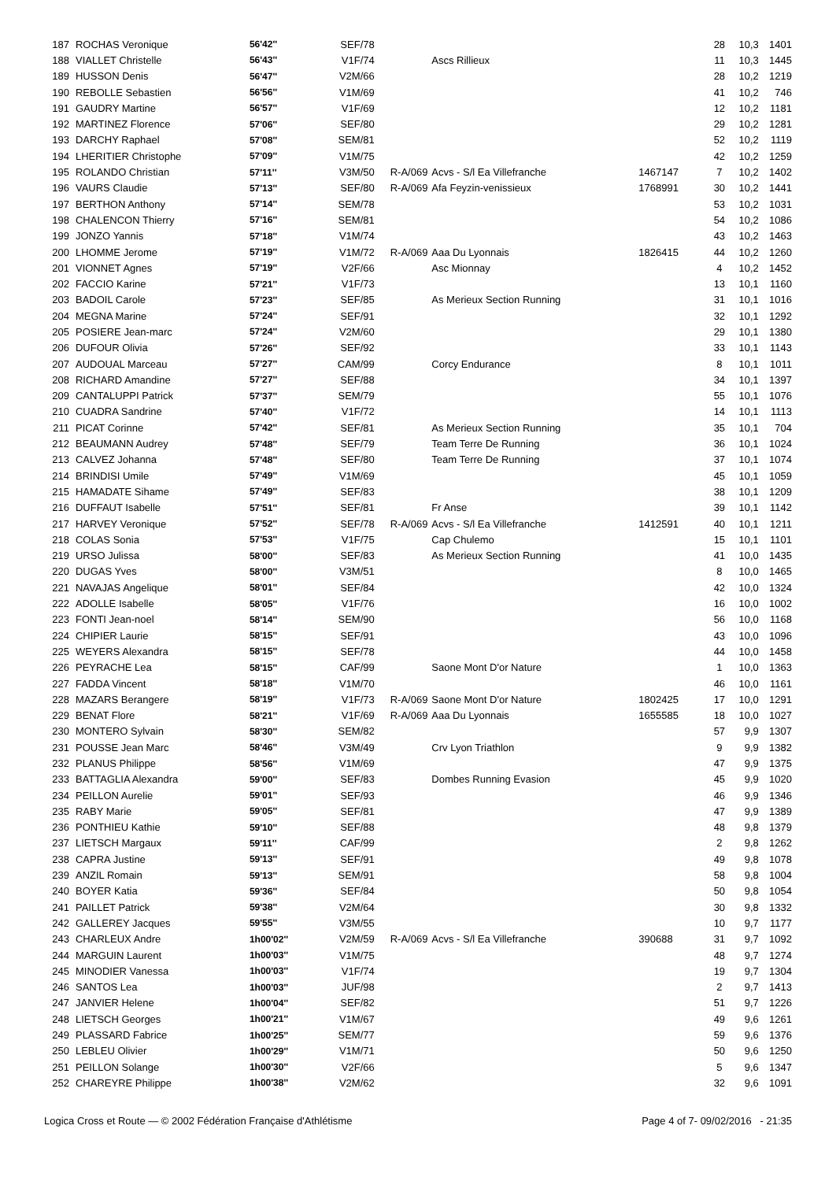| 187 | ROCHAS Veronique | 56'42'' | SEF/78 | | | | 28 | 10,3 | 1401 |
| 188 | VIALLET Christelle | 56'43'' | V1F/74 | | Ascs Rillieux | | 11 | 10,3 | 1445 |
| 189 | HUSSON Denis | 56'47'' | V2M/66 | | | | 28 | 10,2 | 1219 |
| 190 | REBOLLE Sebastien | 56'56'' | V1M/69 | | | | 41 | 10,2 | 746 |
| 191 | GAUDRY Martine | 56'57'' | V1F/69 | | | | 12 | 10,2 | 1181 |
| 192 | MARTINEZ Florence | 57'06'' | SEF/80 | | | | 29 | 10,2 | 1281 |
| 193 | DARCHY Raphael | 57'08'' | SEM/81 | | | | 52 | 10,2 | 1119 |
| 194 | LHERITIER Christophe | 57'09'' | V1M/75 | | | | 42 | 10,2 | 1259 |
| 195 | ROLANDO Christian | 57'11'' | V3M/50 | R-A/069 | Acvs - S/l Ea Villefranche | 1467147 | 7 | 10,2 | 1402 |
| 196 | VAURS Claudie | 57'13'' | SEF/80 | R-A/069 | Afa Feyzin-venissieux | 1768991 | 30 | 10,2 | 1441 |
| 197 | BERTHON Anthony | 57'14'' | SEM/78 | | | | 53 | 10,2 | 1031 |
| 198 | CHALENCON Thierry | 57'16'' | SEM/81 | | | | 54 | 10,2 | 1086 |
| 199 | JONZO Yannis | 57'18'' | V1M/74 | | | | 43 | 10,2 | 1463 |
| 200 | LHOMME Jerome | 57'19'' | V1M/72 | R-A/069 | Aaa Du Lyonnais | 1826415 | 44 | 10,2 | 1260 |
| 201 | VIONNET Agnes | 57'19'' | V2F/66 | | Asc Mionnay | | 4 | 10,2 | 1452 |
| 202 | FACCIO Karine | 57'21'' | V1F/73 | | | | 13 | 10,1 | 1160 |
| 203 | BADOIL Carole | 57'23'' | SEF/85 | | As Merieux Section Running | | 31 | 10,1 | 1016 |
| 204 | MEGNA Marine | 57'24'' | SEF/91 | | | | 32 | 10,1 | 1292 |
| 205 | POSIERE Jean-marc | 57'24'' | V2M/60 | | | | 29 | 10,1 | 1380 |
| 206 | DUFOUR Olivia | 57'26'' | SEF/92 | | | | 33 | 10,1 | 1143 |
| 207 | AUDOUAL Marceau | 57'27'' | CAM/99 | | Corcy Endurance | | 8 | 10,1 | 1011 |
| 208 | RICHARD Amandine | 57'27'' | SEF/88 | | | | 34 | 10,1 | 1397 |
| 209 | CANTALUPPI Patrick | 57'37'' | SEM/79 | | | | 55 | 10,1 | 1076 |
| 210 | CUADRA Sandrine | 57'40'' | V1F/72 | | | | 14 | 10,1 | 1113 |
| 211 | PICAT Corinne | 57'42'' | SEF/81 | | As Merieux Section Running | | 35 | 10,1 | 704 |
| 212 | BEAUMANN Audrey | 57'48'' | SEF/79 | | Team Terre De Running | | 36 | 10,1 | 1024 |
| 213 | CALVEZ Johanna | 57'48'' | SEF/80 | | Team Terre De Running | | 37 | 10,1 | 1074 |
| 214 | BRINDISI Umile | 57'49'' | V1M/69 | | | | 45 | 10,1 | 1059 |
| 215 | HAMADATE Sihame | 57'49'' | SEF/83 | | | | 38 | 10,1 | 1209 |
| 216 | DUFFAUT Isabelle | 57'51'' | SEF/81 | | Fr Anse | | 39 | 10,1 | 1142 |
| 217 | HARVEY Veronique | 57'52'' | SEF/78 | R-A/069 | Acvs - S/l Ea Villefranche | 1412591 | 40 | 10,1 | 1211 |
| 218 | COLAS Sonia | 57'53'' | V1F/75 | | Cap Chulemo | | 15 | 10,1 | 1101 |
| 219 | URSO Julissa | 58'00'' | SEF/83 | | As Merieux Section Running | | 41 | 10,0 | 1435 |
| 220 | DUGAS Yves | 58'00'' | V3M/51 | | | | 8 | 10,0 | 1465 |
| 221 | NAVAJAS Angelique | 58'01'' | SEF/84 | | | | 42 | 10,0 | 1324 |
| 222 | ADOLLE Isabelle | 58'05'' | V1F/76 | | | | 16 | 10,0 | 1002 |
| 223 | FONTI Jean-noel | 58'14'' | SEM/90 | | | | 56 | 10,0 | 1168 |
| 224 | CHIPIER Laurie | 58'15'' | SEF/91 | | | | 43 | 10,0 | 1096 |
| 225 | WEYERS Alexandra | 58'15'' | SEF/78 | | | | 44 | 10,0 | 1458 |
| 226 | PEYRACHE Lea | 58'15'' | CAF/99 | | Saone Mont D'or Nature | | 1 | 10,0 | 1363 |
| 227 | FADDA Vincent | 58'18'' | V1M/70 | | | | 46 | 10,0 | 1161 |
| 228 | MAZARS Berangere | 58'19'' | V1F/73 | R-A/069 | Saone Mont D'or Nature | 1802425 | 17 | 10,0 | 1291 |
| 229 | BENAT Flore | 58'21'' | V1F/69 | R-A/069 | Aaa Du Lyonnais | 1655585 | 18 | 10,0 | 1027 |
| 230 | MONTERO Sylvain | 58'30'' | SEM/82 | | | | 57 | 9,9 | 1307 |
| 231 | POUSSE Jean Marc | 58'46'' | V3M/49 | | Crv Lyon Triathlon | | 9 | 9,9 | 1382 |
| 232 | PLANUS Philippe | 58'56'' | V1M/69 | | | | 47 | 9,9 | 1375 |
| 233 | BATTAGLIA Alexandra | 59'00'' | SEF/83 | | Dombes Running Evasion | | 45 | 9,9 | 1020 |
| 234 | PEILLON Aurelie | 59'01'' | SEF/93 | | | | 46 | 9,9 | 1346 |
| 235 | RABY Marie | 59'05'' | SEF/81 | | | | 47 | 9,9 | 1389 |
| 236 | PONTHIEU Kathie | 59'10'' | SEF/88 | | | | 48 | 9,8 | 1379 |
| 237 | LIETSCH Margaux | 59'11'' | CAF/99 | | | | 2 | 9,8 | 1262 |
| 238 | CAPRA Justine | 59'13'' | SEF/91 | | | | 49 | 9,8 | 1078 |
| 239 | ANZIL Romain | 59'13'' | SEM/91 | | | | 58 | 9,8 | 1004 |
| 240 | BOYER Katia | 59'36'' | SEF/84 | | | | 50 | 9,8 | 1054 |
| 241 | PAILLET Patrick | 59'38'' | V2M/64 | | | | 30 | 9,8 | 1332 |
| 242 | GALLEREY Jacques | 59'55'' | V3M/55 | | | | 10 | 9,7 | 1177 |
| 243 | CHARLEUX Andre | 1h00'02'' | V2M/59 | R-A/069 | Acvs - S/l Ea Villefranche | 390688 | 31 | 9,7 | 1092 |
| 244 | MARGUIN Laurent | 1h00'03'' | V1M/75 | | | | 48 | 9,7 | 1274 |
| 245 | MINODIER Vanessa | 1h00'03'' | V1F/74 | | | | 19 | 9,7 | 1304 |
| 246 | SANTOS Lea | 1h00'03'' | JUF/98 | | | | 2 | 9,7 | 1413 |
| 247 | JANVIER Helene | 1h00'04'' | SEF/82 | | | | 51 | 9,7 | 1226 |
| 248 | LIETSCH Georges | 1h00'21'' | V1M/67 | | | | 49 | 9,6 | 1261 |
| 249 | PLASSARD Fabrice | 1h00'25'' | SEM/77 | | | | 59 | 9,6 | 1376 |
| 250 | LEBLEU Olivier | 1h00'29'' | V1M/71 | | | | 50 | 9,6 | 1250 |
| 251 | PEILLON Solange | 1h00'30'' | V2F/66 | | | | 5 | 9,6 | 1347 |
| 252 | CHAREYRE Philippe | 1h00'38'' | V2M/62 | | | | 32 | 9,6 | 1091 |
Page 4 of 7- 09/02/2016 - 21:35 Logica Cross et Route — © 2002 Fédération Française d'Athlétisme